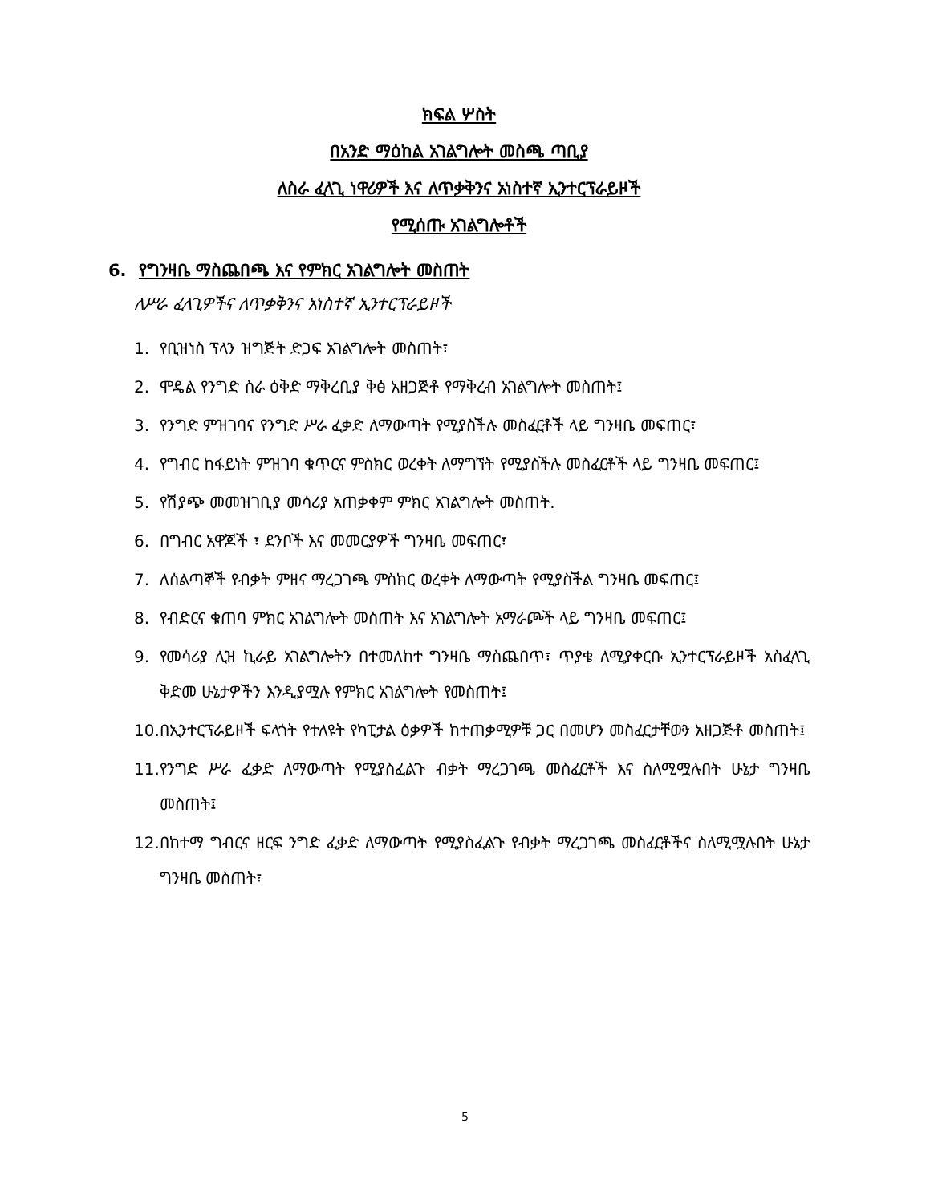ክፍል ሦስት
በአንድ ማዕከል አገልግሎት መስጫ ጣቢያ
ለስራ ፈላጊ ነዋሪዎች እና ለጥቃቅንና አነስተኛ ኢንተርፕራይዞች
የሚሰጡ አገልግሎቶች
6. የግንዛቤ ማስጨበጫ እና የምክር አገልግሎት መስጠት
ለሥራ ፈላጊዎችና ለጥቃቅንና አነስተኛ ኢንተርፕራይዞች
1. የቢዝነስ ፕላን ዝግጅት ድጋፍ አገልግሎት መስጠት፣
2. ሞዴል የንግድ ስራ ዕቅድ ማቅረቢያ ቅፅ አዘጋጅቶ የማቅረብ አገልግሎት መስጠት፤
3. የንግድ ምዝገባና የንግድ ሥራ ፈቃድ ለማውጣት የሚያስችሉ መስፈርቶች ላይ ግንዛቤ መፍጠር፣
4. የግብር ከፋይነት ምዝገባ ቁጥርና ምስክር ወረቀት ለማግኘት የሚያስችሉ መስፈርቶች ላይ ግንዛቤ መፍጠር፤
5. የሽያጭ መመዝገቢያ መሳሪያ አጠቃቀም ምክር አገልግሎት መስጠት.
6. በግብር አዋጆች ፣ ደንቦች እና መመርያዎች ግንዛቤ መፍጠር፣
7. ለሰልጣኞች የብቃት ምዘና ማረጋገጫ ምስክር ወረቀት ለማውጣት የሚያስችል ግንዛቤ መፍጠር፤
8. የብድርና ቁጠባ ምክር አገልግሎት መስጠት እና አገልግሎት አማራጮች ላይ ግንዛቤ መፍጠር፤
9. የመሳሪያ ሊዝ ኪራይ አገልግሎትን በተመለከተ ግንዛቤ ማስጨበጥ፣ ጥያቄ ለሚያቀርቡ ኢንተርፕራይዞች አስፈላጊ ቅድመ ሁኔታዎችን እንዲያሟሉ የምክር አገልግሎት የመስጠት፤
10. በኢንተርፕራይዞች ፍላጎት የተለዩት የካፒታል ዕቃዎች ከተጠቃሚዎቹ ጋር በመሆን መስፈርታቸውን አዘጋጅቶ መስጠት፤
11. የንግድ ሥራ ፈቃድ ለማውጣት የሚያስፈልጉ ብቃት ማረጋገጫ መስፈርቶች እና ስለሚሟሉበት ሁኔታ ግንዛቤ መስጠት፤
12. በከተማ ግብርና ዘርፍ ንግድ ፈቃድ ለማውጣት የሚያስፈልጉ የብቃት ማረጋገጫ መስፈርቶችና ስለሚሟሉበት ሁኔታ ግንዛቤ መስጠት፣
5